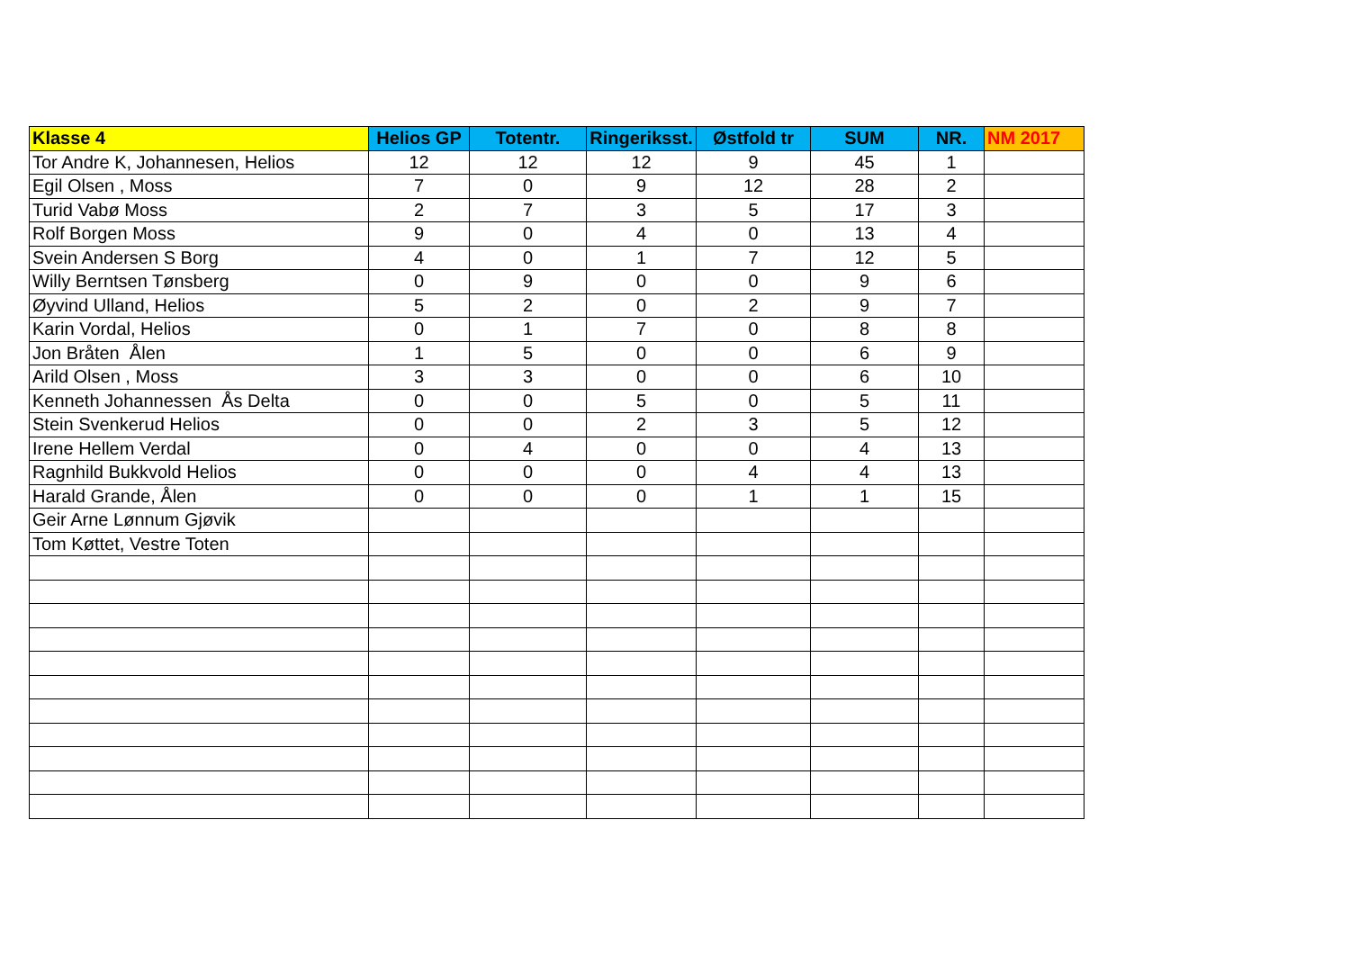| Klasse 4 | Helios GP | Totentr. | Ringeriksst. | Østfold tr | SUM | NR. | NM 2017 |
| --- | --- | --- | --- | --- | --- | --- | --- |
| Tor Andre K, Johannesen, Helios | 12 | 12 | 12 | 9 | 45 | 1 | |
| Egil Olsen , Moss | 7 | 0 | 9 | 12 | 28 | 2 | |
| Turid Vabø Moss | 2 | 7 | 3 | 5 | 17 | 3 | |
| Rolf Borgen Moss | 9 | 0 | 4 | 0 | 13 | 4 | |
| Svein Andersen S Borg | 4 | 0 | 1 | 7 | 12 | 5 | |
| Willy Berntsen Tønsberg | 0 | 9 | 0 | 0 | 9 | 6 | |
| Øyvind Ulland, Helios | 5 | 2 | 0 | 2 | 9 | 7 | |
| Karin Vordal, Helios | 0 | 1 | 7 | 0 | 8 | 8 | |
| Jon Bråten Ålen | 1 | 5 | 0 | 0 | 6 | 9 | |
| Arild Olsen , Moss | 3 | 3 | 0 | 0 | 6 | 10 | |
| Kenneth Johannessen Ås Delta | 0 | 0 | 5 | 0 | 5 | 11 | |
| Stein Svenkerud Helios | 0 | 0 | 2 | 3 | 5 | 12 | |
| Irene Hellem Verdal | 0 | 4 | 0 | 0 | 4 | 13 | |
| Ragnhild Bukkvold Helios | 0 | 0 | 0 | 4 | 4 | 13 | |
| Harald Grande, Ålen | 0 | 0 | 0 | 1 | 1 | 15 | |
| Geir Arne Lønnum Gjøvik | | | | | | | |
| Tom Køttet, Vestre Toten | | | | | | | |